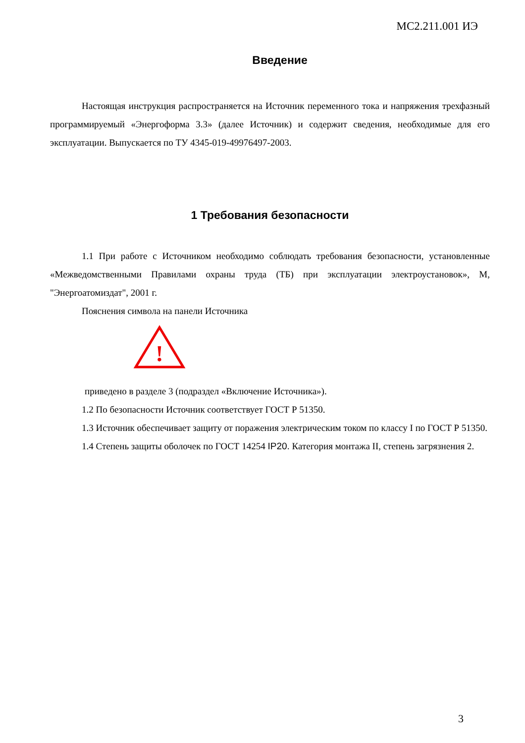МС2.211.001 ИЭ
Введение
Настоящая инструкция распространяется на Источник переменного тока и напряжения трехфазный программируемый «Энергоформа 3.3» (далее Источник) и содержит сведения, необходимые для его эксплуатации. Выпускается по ТУ 4345-019-49976497-2003.
1 Требования безопасности
1.1 При работе с Источником необходимо соблюдать требования безопасности, установленные «Межведомственными Правилами охраны труда (ТБ) при эксплуатации электроустановок», М, "Энергоатомиздат", 2001 г.
Пояснения символа на панели Источника
!
приведено в разделе 3 (подраздел «Включение Источника»).
1.2 По безопасности Источник соответствует ГОСТ Р 51350.
1.3 Источник обеспечивает защиту от поражения электрическим током по классу I по ГОСТ Р 51350.
1.4 Степень защиты оболочек по ГОСТ 14254 IP20. Категория монтажа II, степень загрязнения 2.
3